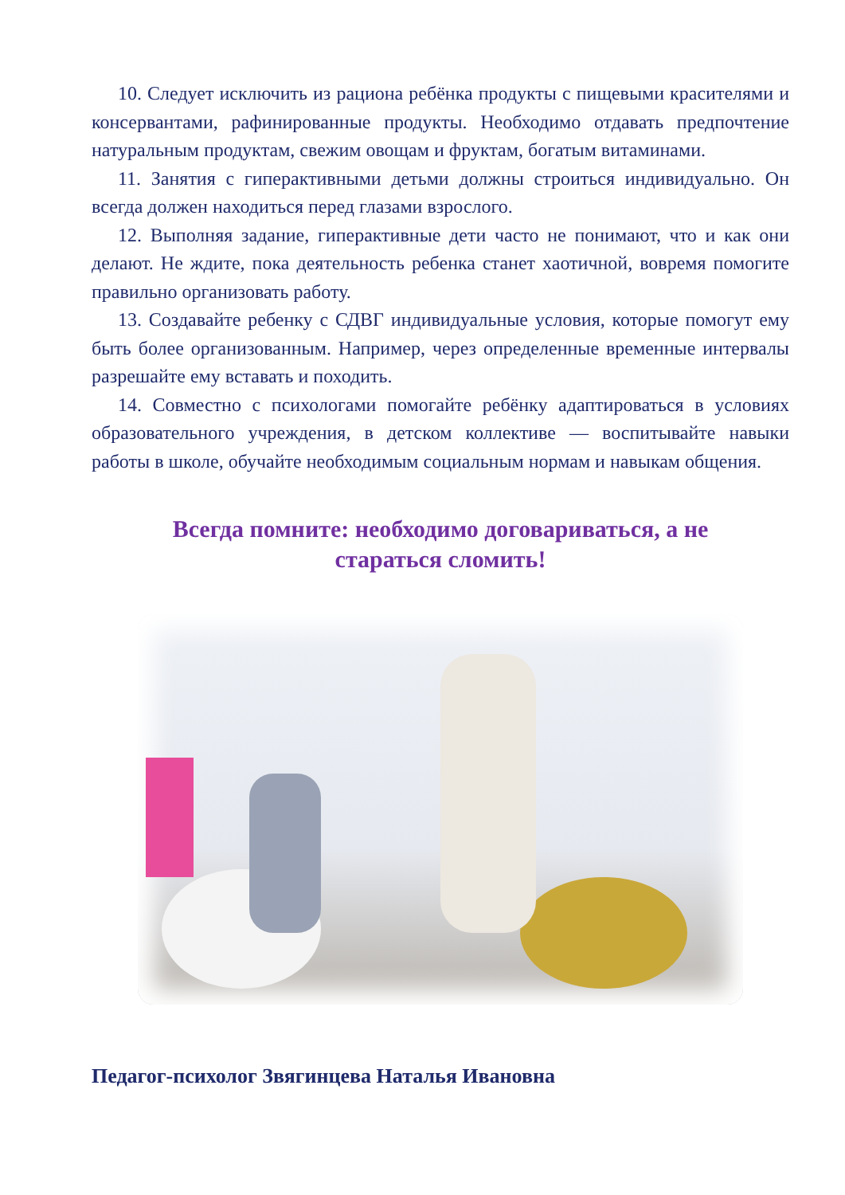10. Следует исключить из рациона ребёнка продукты с пищевыми красителями и консервантами, рафинированные продукты. Необходимо отдавать предпочтение натуральным продуктам, свежим овощам и фруктам, богатым витаминами.
11. Занятия с гиперактивными детьми должны строиться индивидуально. Он всегда должен находиться перед глазами взрослого.
12. Выполняя задание, гиперактивные дети часто не понимают, что и как они делают. Не ждите, пока деятельность ребенка станет хаотичной, вовремя помогите правильно организовать работу.
13. Создавайте ребенку с СДВГ индивидуальные условия, которые помогут ему быть более организованным. Например, через определенные временные интервалы разрешайте ему вставать и походить.
14. Совместно с психологами помогайте ребёнку адаптироваться в условиях образовательного учреждения, в детском коллективе — воспитывайте навыки работы в школе, обучайте необходимым социальным нормам и навыкам общения.
Всегда помните: необходимо договариваться, а не стараться сломить!
Педагог-психолог Звягинцева Наталья Ивановна